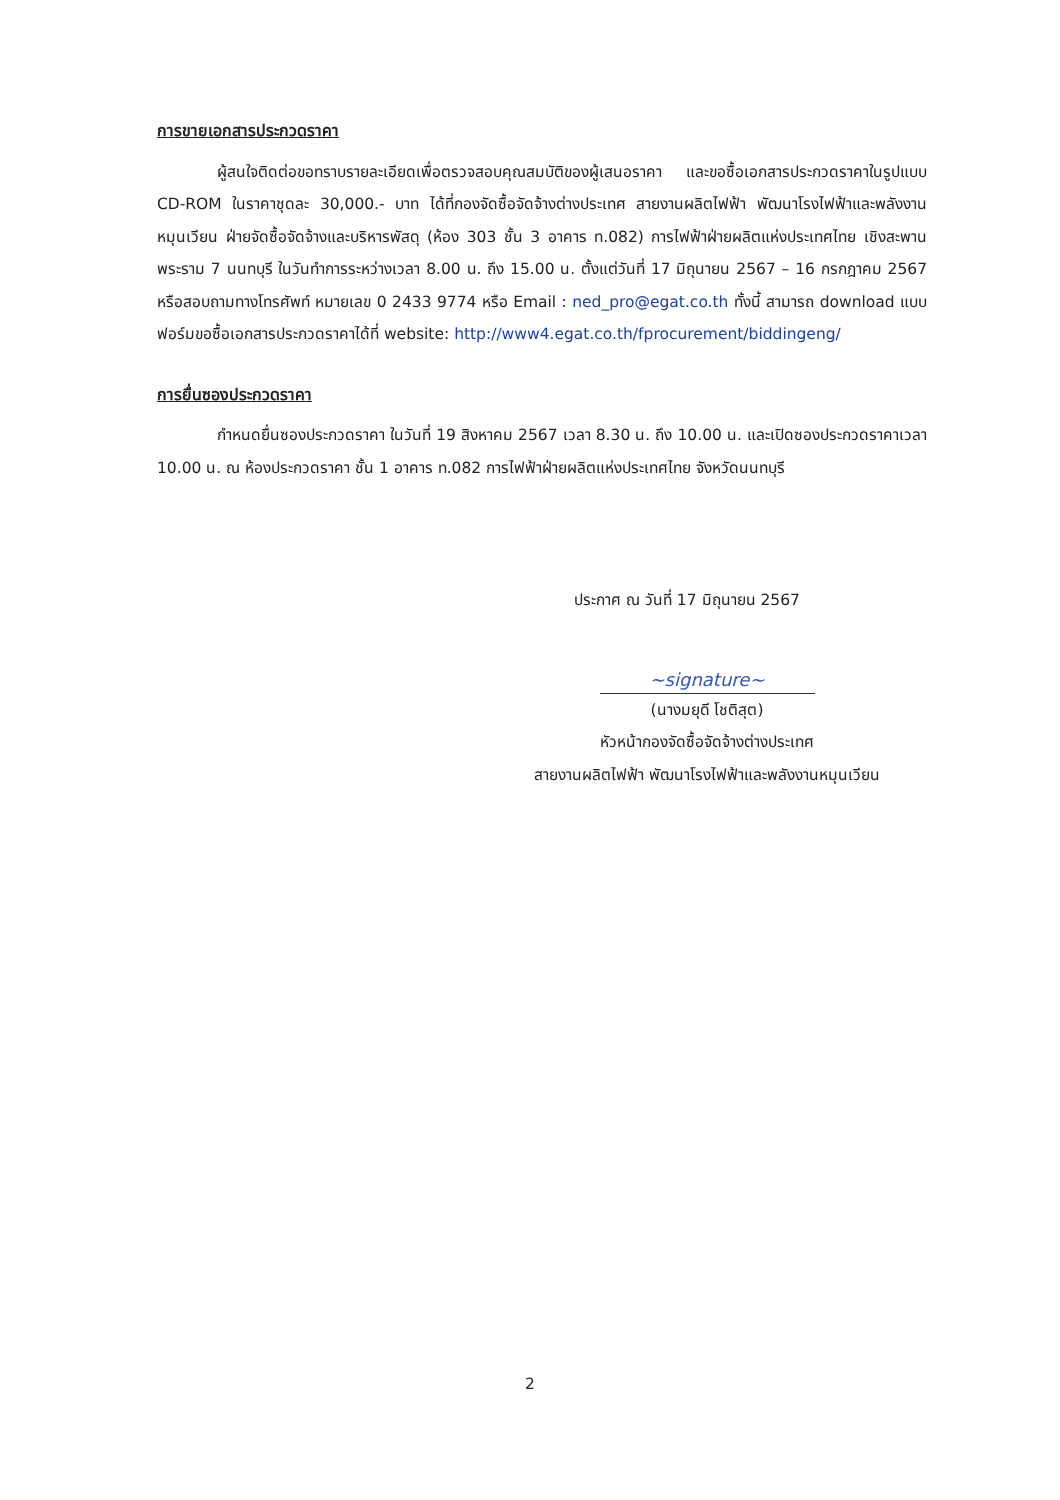การขายเอกสารประกวดราคา
ผู้สนใจติดต่อขอทราบรายละเอียดเพื่อตรวจสอบคุณสมบัติของผู้เสนอราคา และขอซื้อเอกสารประกวดราคาในรูปแบบ CD-ROM ในราคาชุดละ 30,000.- บาท ได้ที่กองจัดซื้อจัดจ้างต่างประเทศ สายงานผลิตไฟฟ้า พัฒนาโรงไฟฟ้าและพลังงานหมุนเวียน ฝ่ายจัดซื้อจัดจ้างและบริหารพัสดุ (ห้อง 303 ชั้น 3 อาคาร ท.082) การไฟฟ้าฝ่ายผลิตแห่งประเทศไทย เชิงสะพานพระราม 7 นนทบุรี ในวันทำการระหว่างเวลา 8.00 น. ถึง 15.00 น. ตั้งแต่วันที่ 17 มิถุนายน 2567 – 16 กรกฎาคม 2567 หรือสอบถามทางโทรศัพท์ หมายเลข 0 2433 9774 หรือ Email : ned_pro@egat.co.th ทั้งนี้ สามารถ download แบบฟอร์มขอซื้อเอกสารประกวดราคาได้ที่ website: http://www4.egat.co.th/fprocurement/biddingeng/
การยื่นซองประกวดราคา
กำหนดยื่นซองประกวดราคา ในวันที่ 19 สิงหาคม 2567 เวลา 8.30 น. ถึง 10.00 น. และเปิดซองประกวดราคาเวลา 10.00 น. ณ ห้องประกวดราคา ชั้น 1 อาคาร ท.082 การไฟฟ้าฝ่ายผลิตแห่งประเทศไทย จังหวัดนนทบุรี
ประกาศ ณ วันที่ 17 มิถุนายน 2567
~signature~
(นางมยุดี โชติสุต)
หัวหน้ากองจัดซื้อจัดจ้างต่างประเทศ
สายงานผลิตไฟฟ้า พัฒนาโรงไฟฟ้าและพลังงานหมุนเวียน
2